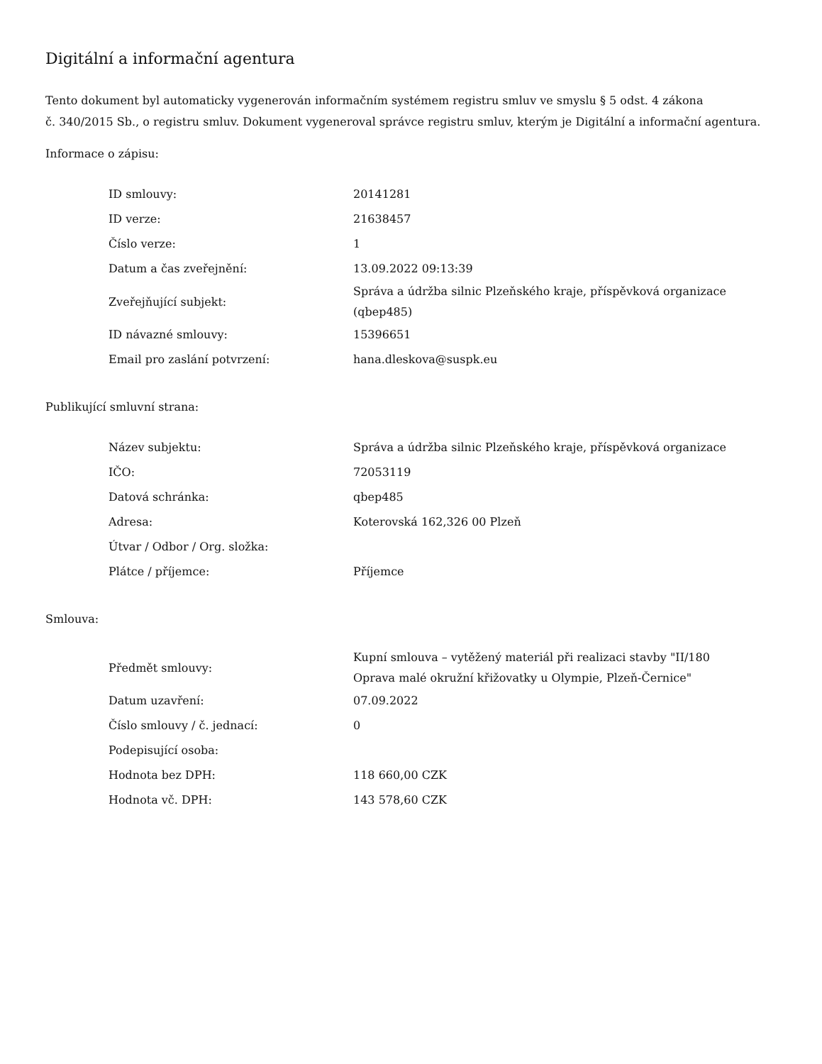Digitální a informační agentura
Tento dokument byl automaticky vygenerován informačním systémem registru smluv ve smyslu § 5 odst. 4 zákona
č. 340/2015 Sb., o registru smluv. Dokument vygeneroval správce registru smluv, kterým je Digitální a informační agentura.
Informace o zápisu:
| ID smlouvy: | 20141281 |
| ID verze: | 21638457 |
| Číslo verze: | 1 |
| Datum a čas zveřejnění: | 13.09.2022 09:13:39 |
| Zveřejňující subjekt: | Správa a údržba silnic Plzeňského kraje, příspěvková organizace (qbep485) |
| ID návazné smlouvy: | 15396651 |
| Email pro zaslání potvrzení: | hana.dleskova@suspk.eu |
Publikující smluvní strana:
| Název subjektu: | Správa a údržba silnic Plzeňského kraje, příspěvková organizace |
| IČO: | 72053119 |
| Datová schránka: | qbep485 |
| Adresa: | Koterovská 162,326 00 Plzeň |
| Útvar / Odbor / Org. složka: | |
| Plátce / příjemce: | Příjemce |
Smlouva:
| Předmět smlouvy: | Kupní smlouva – vytěžený materiál při realizaci stavby "II/180 Oprava malé okružní křižovatky u Olympie, Plzeň-Černice" |
| Datum uzavření: | 07.09.2022 |
| Číslo smlouvy / č. jednací: | 0 |
| Podepisující osoba: | |
| Hodnota bez DPH: | 118 660,00 CZK |
| Hodnota vč. DPH: | 143 578,60 CZK |